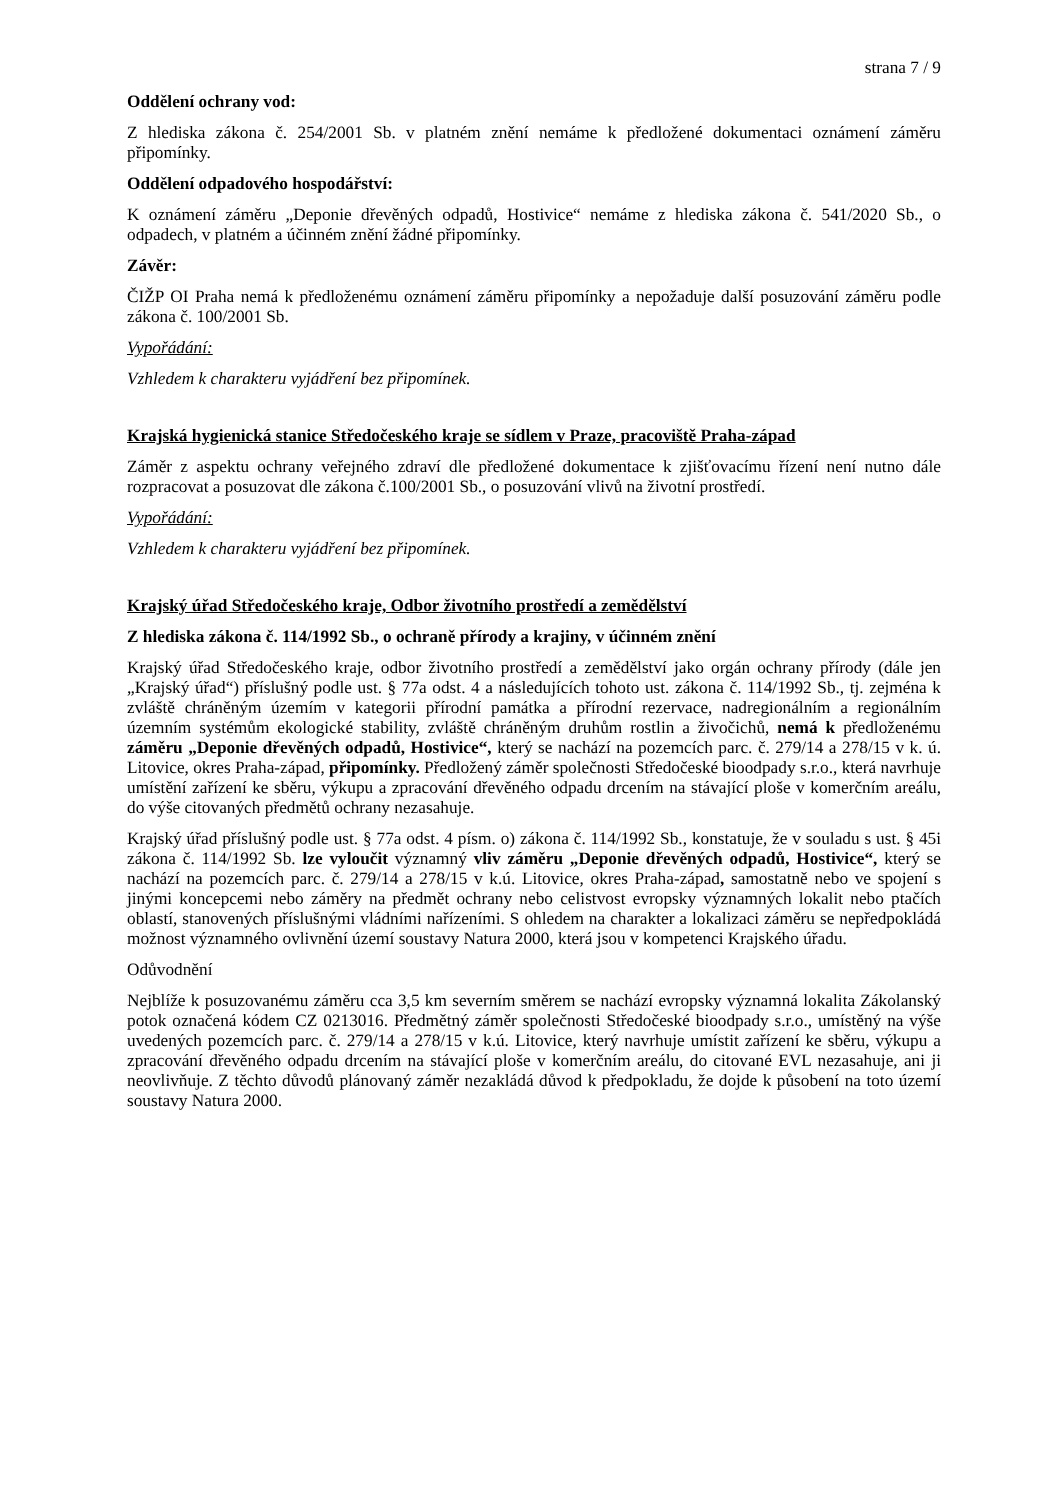strana 7 / 9
Oddělení ochrany vod:
Z hlediska zákona č. 254/2001 Sb. v platném znění nemáme k předložené dokumentaci oznámení záměru připomínky.
Oddělení odpadového hospodářství:
K oznámení záměru „Deponie dřevěných odpadů, Hostivice“ nemáme z hlediska zákona č. 541/2020 Sb., o odpadech, v platném a účinném znění žádné připomínky.
Závěr:
ČIŽP OI Praha nemá k předloženému oznámení záměru připomínky a nepožaduje další posuzování záměru podle zákona č. 100/2001 Sb.
Vypořádání:
Vzhledem k charakteru vyjádření bez připomínek.
Krajská hygienická stanice Středočeského kraje se sídlem v Praze, pracoviště Praha-západ
Záměr z aspektu ochrany veřejného zdraví dle předložené dokumentace k zjišťovacímu řízení není nutno dále rozpracovat a posuzovat dle zákona č.100/2001 Sb., o posuzování vlivů na životní prostředí.
Vypořádání:
Vzhledem k charakteru vyjádření bez připomínek.
Krajský úřad Středočeského kraje, Odbor životního prostředí a zemědělství
Z hlediska zákona č. 114/1992 Sb., o ochraně přírody a krajiny, v účinném znění
Krajský úřad Středočeského kraje, odbor životního prostředí a zemědělství jako orgán ochrany přírody (dále jen „Krajský úřad“) příslušný podle ust. § 77a odst. 4 a následujících tohoto ust. zákona č. 114/1992 Sb., tj. zejména k zvláště chráněným územím v kategorii přírodní památka a přírodní rezervace, nadregionálním a regionálním územním systémům ekologické stability, zvláště chráněným druhům rostlin a živočichů, nemá k předloženému záměru „Deponie dřevěných odpadů, Hostivice“, který se nachází na pozemcích parc. č. 279/14 a 278/15 v k. ú. Litovice, okres Praha-západ, připomínky. Předložený záměr společnosti Středočeské bioodpady s.r.o., která navrhuje umístění zařízení ke sběru, výkupu a zpracování dřevěného odpadu drcením na stávající ploše v komerčním areálu, do výše citovaných předmětů ochrany nezasahuje.
Krajský úřad příslušný podle ust. § 77a odst. 4 písm. o) zákona č. 114/1992 Sb., konstatuje, že v souladu s ust. § 45i zákona č. 114/1992 Sb. lze vyloučit významný vliv záměru „Deponie dřevěných odpadů, Hostivice“, který se nachází na pozemcích parc. č. 279/14 a 278/15 v k.ú. Litovice, okres Praha-západ, samostatně nebo ve spojení s jinými koncepcemi nebo záměry na předmět ochrany nebo celistvost evropsky významných lokalit nebo ptačích oblastí, stanovených příslušnými vládními nařízeními. S ohledem na charakter a lokalizaci záměru se nepředpokládá možnost významného ovlivnění území soustavy Natura 2000, která jsou v kompetenci Krajského úřadu.
Odůvodnění
Nejblíže k posuzovanému záměru cca 3,5 km severním směrem se nachází evropsky významná lokalita Zákolanský potok označená kódem CZ 0213016. Předmětný záměr společnosti Středočeské bioodpady s.r.o., umístěný na výše uvedených pozemcích parc. č. 279/14 a 278/15 v k.ú. Litovice, který navrhuje umístit zařízení ke sběru, výkupu a zpracování dřevěného odpadu drcením na stávající ploše v komerčním areálu, do citované EVL nezasahuje, ani ji neovlivňuje. Z těchto důvodů plánovaný záměr nezakládá důvod k předpokladu, že dojde k působení na toto území soustavy Natura 2000.